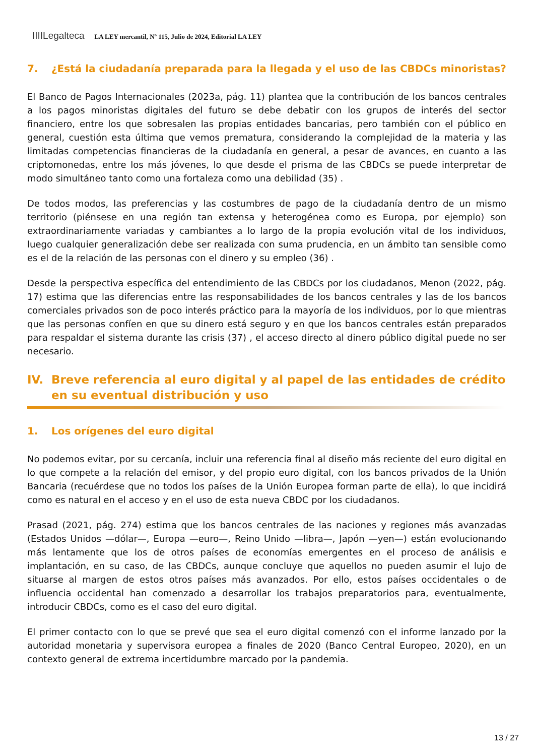IIIILegalteca LA LEY mercantil, Nº 115, Julio de 2024, Editorial LA LEY
7. ¿Está la ciudadanía preparada para la llegada y el uso de las CBDCs minoristas?
El Banco de Pagos Internacionales (2023a, pág. 11) plantea que la contribución de los bancos centrales a los pagos minoristas digitales del futuro se debe debatir con los grupos de interés del sector financiero, entre los que sobresalen las propias entidades bancarias, pero también con el público en general, cuestión esta última que vemos prematura, considerando la complejidad de la materia y las limitadas competencias financieras de la ciudadanía en general, a pesar de avances, en cuanto a las criptomonedas, entre los más jóvenes, lo que desde el prisma de las CBDCs se puede interpretar de modo simultáneo tanto como una fortaleza como una debilidad (35) .
De todos modos, las preferencias y las costumbres de pago de la ciudadanía dentro de un mismo territorio (piénsese en una región tan extensa y heterogénea como es Europa, por ejemplo) son extraordinariamente variadas y cambiantes a lo largo de la propia evolución vital de los individuos, luego cualquier generalización debe ser realizada con suma prudencia, en un ámbito tan sensible como es el de la relación de las personas con el dinero y su empleo (36) .
Desde la perspectiva específica del entendimiento de las CBDCs por los ciudadanos, Menon (2022, pág. 17) estima que las diferencias entre las responsabilidades de los bancos centrales y las de los bancos comerciales privados son de poco interés práctico para la mayoría de los individuos, por lo que mientras que las personas confíen en que su dinero está seguro y en que los bancos centrales están preparados para respaldar el sistema durante las crisis (37) , el acceso directo al dinero público digital puede no ser necesario.
IV. Breve referencia al euro digital y al papel de las entidades de crédito en su eventual distribución y uso
1. Los orígenes del euro digital
No podemos evitar, por su cercanía, incluir una referencia final al diseño más reciente del euro digital en lo que compete a la relación del emisor, y del propio euro digital, con los bancos privados de la Unión Bancaria (recuérdese que no todos los países de la Unión Europea forman parte de ella), lo que incidirá como es natural en el acceso y en el uso de esta nueva CBDC por los ciudadanos.
Prasad (2021, pág. 274) estima que los bancos centrales de las naciones y regiones más avanzadas (Estados Unidos —dólar—, Europa —euro—, Reino Unido —libra—, Japón —yen—) están evolucionando más lentamente que los de otros países de economías emergentes en el proceso de análisis e implantación, en su caso, de las CBDCs, aunque concluye que aquellos no pueden asumir el lujo de situarse al margen de estos otros países más avanzados. Por ello, estos países occidentales o de influencia occidental han comenzado a desarrollar los trabajos preparatorios para, eventualmente, introducir CBDCs, como es el caso del euro digital.
El primer contacto con lo que se prevé que sea el euro digital comenzó con el informe lanzado por la autoridad monetaria y supervisora europea a finales de 2020 (Banco Central Europeo, 2020), en un contexto general de extrema incertidumbre marcado por la pandemia.
13 / 27